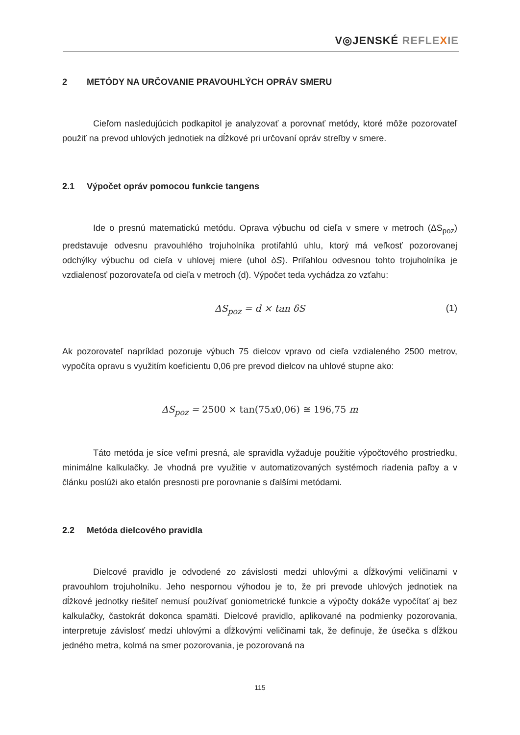V◎JENSKÉ REFLE XIE
2 METÓDY NA URČOVANIE PRAVOUHLÝCH OPRÁV SMERU
Cieľom nasledujúcich podkapitol je analyzovať a porovnať metódy, ktoré môže pozorovateľ použiť na prevod uhlových jednotiek na dĺžkové pri určovaní opráv streľby v smere.
2.1 Výpočet opráv pomocou funkcie tangens
Ide o presnú matematickú metódu. Oprava výbuchu od cieľa v smere v metroch (ΔS<sub>poz</sub>) predstavuje odvesnu pravouhlého trojuholníka protiľahlú uhlu, ktorý má veľkosť pozorovanej odchýlky výbuchu od cieľa v uhlovej miere (uhol δS). Priľahlou odvesnou tohto trojuholníka je vzdialenosť pozorovateľa od cieľa v metroch (d). Výpočet teda vychádza zo vzťahu:
ΔS<sub>poz</sub> = d × tan δS (1)
Ak pozorovateľ napríklad pozoruje výbuch 75 dielcov vpravo od cieľa vzdialeného 2500 metrov, vypočíta opravu s využitím koeficientu 0,06 pre prevod dielcov na uhlové stupne ako:
ΔS<sub>poz</sub> = 2500 × tan(75x0,06) ≅ 196,75 m
Táto metóda je síce veľmi presná, ale spravidla vyžaduje použitie výpočtového prostriedku, minimálne kalkulačky. Je vhodná pre využitie v automatizovaných systémoch riadenia paľby a v článku poslúži ako etalón presnosti pre porovnanie s ďalšími metódami.
2.2 Metóda dielcového pravidla
Dielcové pravidlo je odvodené zo závislosti medzi uhlovými a dĺžkovými veličinami v pravouhlom trojuholníku. Jeho nespornou výhodou je to, že pri prevode uhlových jednotiek na dĺžkové jednotky riešiteľ nemusí používať goniometrické funkcie a výpočty dokáže vypočítať aj bez kalkulačky, častokrát dokonca spamäti. Dielcové pravidlo, aplikované na podmienky pozorovania, interpretuje závislosť medzi uhlovými a dĺžkovými veličinami tak, že definuje, že úsečka s dĺžkou jedného metra, kolmá na smer pozorovania, je pozorovaná na
115